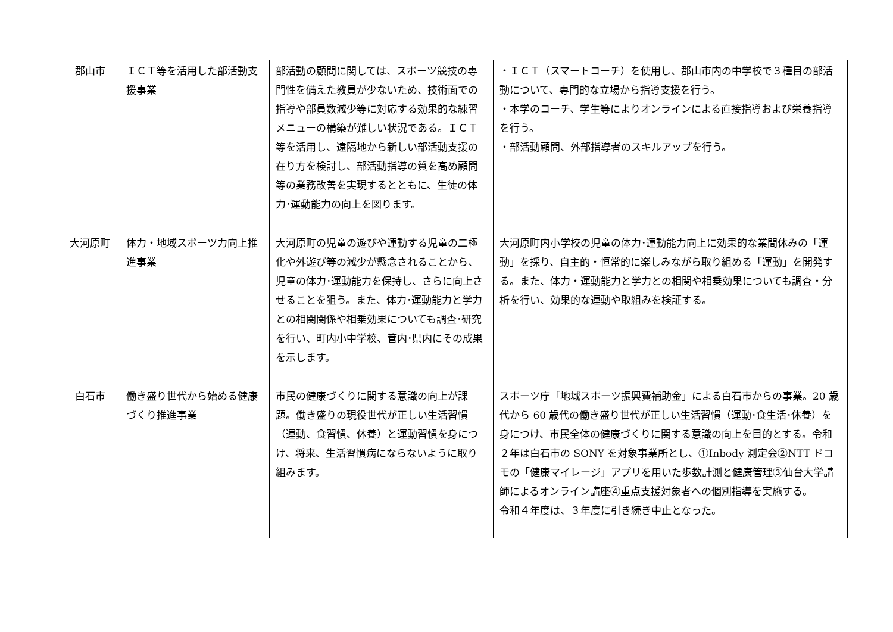| 郡山市 | ＩＣＴ等を活用した部活動支援事業 | 部活動の顧問に関しては、スポーツ競技の専門性を備えた教員が少ないため、技術面での指導や部員数減少等に対応する効果的な練習メニューの構築が難しい状況である。ＩＣＴ等を活用し、遠隔地から新しい部活動支援の在り方を検討し、部活動指導の質を高め顧問等の業務改善を実現するとともに、生徒の体力･運動能力の向上を図ります。 | ・ＩＣＴ（スマートコーチ）を使用し、郡山市内の中学校で３種目の部活動について、専門的な立場から指導支援を行う。 ・本学のコーチ、学生等によりオンラインによる直接指導および栄養指導を行う。 ・部活動顧問、外部指導者のスキルアップを行う。 |
| 大河原町 | 体力・地域スポーツ力向上推進事業 | 大河原町の児童の遊びや運動する児童の二極化や外遊び等の減少が懸念されることから、児童の体力･運動能力を保持し、さらに向上させることを狙う。また、体力･運動能力と学力との相関関係や相乗効果についても調査･研究を行い、町内小中学校、管内･県内にその成果を示します。 | 大河原町内小学校の児童の体力･運動能力向上に効果的な業間休みの「運動」を採り、自主的・恒常的に楽しみながら取り組める「運動」を開発する。また、体力・運動能力と学力との相関や相乗効果についても調査・分析を行い、効果的な運動や取組みを検証する。 |
| 白石市 | 働き盛り世代から始める健康づくり推進事業 | 市民の健康づくりに関する意識の向上が課題。働き盛りの現役世代が正しい生活習慣（運動、食習慣、休養）と運動習慣を身につけ、将来、生活習慣病にならないように取り組みます。 | スポーツ庁「地域スポーツ振興費補助金」による白石市からの事業。20 歳代から 60 歳代の働き盛り世代が正しい生活習慣（運動･食生活･休養）を身につけ、市民全体の健康づくりに関する意識の向上を目的とする。令和２年は白石市の SONY を対象事業所とし、①Inbody 測定会②NTT ドコモの「健康マイレージ」アプリを用いた歩数計測と健康管理③仙台大学講師によるオンライン講座④重点支援対象者への個別指導を実施する。 令和４年度は、３年度に引き続き中止となった。 |